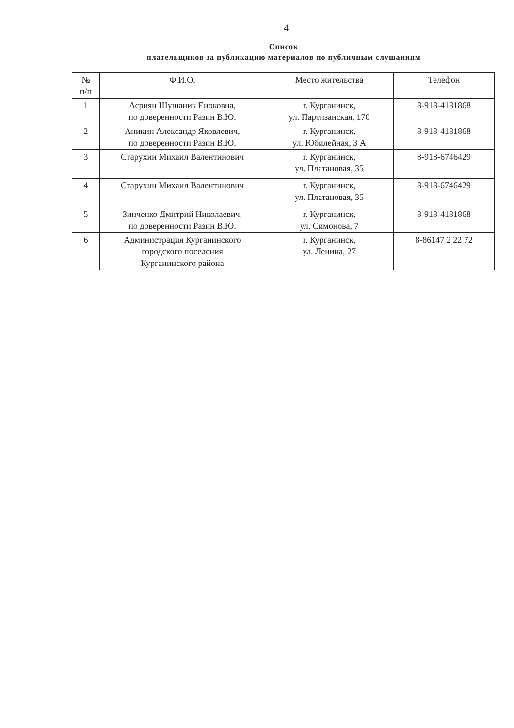4
Список
плательщиков за публикацию материалов по публичным слушаниям
| № п/п | Ф.И.О. | Место жительства | Телефон |
| --- | --- | --- | --- |
| 1 | Асриян Шушаник Еноковна, по доверенности Разин В.Ю. | г. Курганинск, ул. Партизанская, 170 | 8-918-4181868 |
| 2 | Аникин Александр Яковлевич, по доверенности Разин В.Ю. | г. Курганинск, ул. Юбилейная, 3 А | 8-918-4181868 |
| 3 | Старухин Михаил Валентинович | г. Курганинск, ул. Платановая, 35 | 8-918-6746429 |
| 4 | Старухин Михаил Валентинович | г. Курганинск, ул. Платановая, 35 | 8-918-6746429 |
| 5 | Зинченко Дмитрий Николаевич, по доверенности Разин В.Ю. | г. Курганинск, ул. Симонова, 7 | 8-918-4181868 |
| 6 | Администрация Курганинского городского поселения Курганинского района | г. Курганинск, ул. Ленина, 27 | 8-86147 2 22 72 |